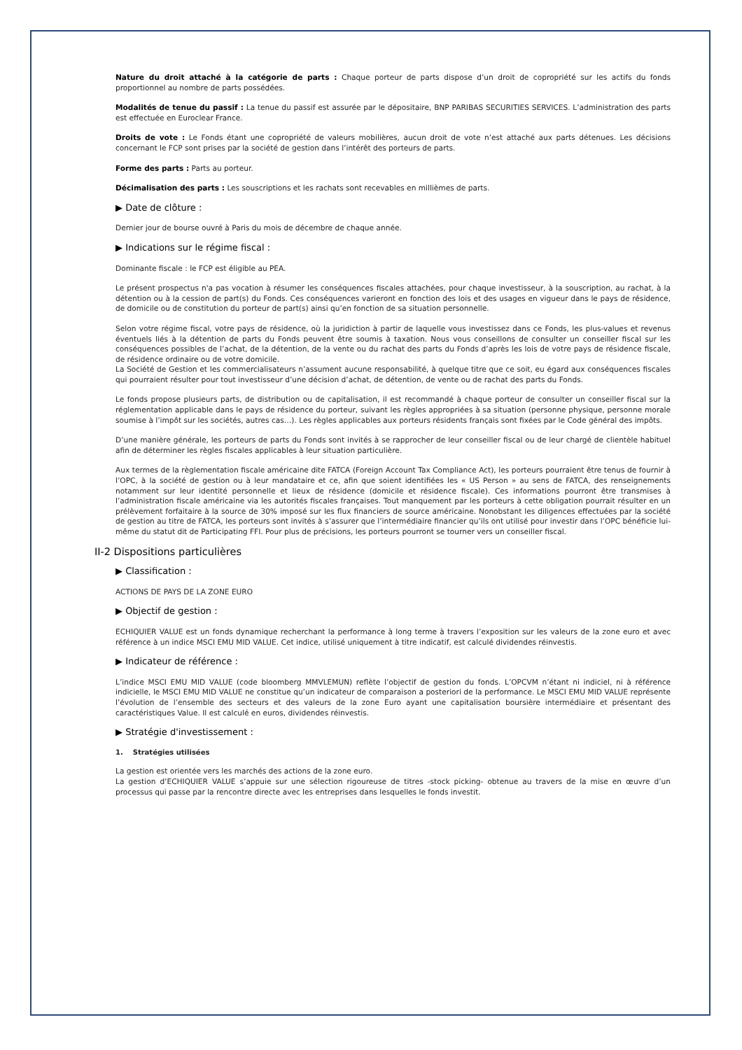Nature du droit attaché à la catégorie de parts : Chaque porteur de parts dispose d’un droit de copropriété sur les actifs du fonds proportionnel au nombre de parts possédées.
Modalités de tenue du passif : La tenue du passif est assurée par le dépositaire, BNP PARIBAS SECURITIES SERVICES. L’administration des parts est effectuée en Euroclear France.
Droits de vote : Le Fonds étant une copropriété de valeurs mobilières, aucun droit de vote n’est attaché aux parts détenues. Les décisions concernant le FCP sont prises par la société de gestion dans l’intérêt des porteurs de parts.
Forme des parts : Parts au porteur.
Décimalisation des parts : Les souscriptions et les rachats sont recevables en millièmes de parts.
▶ Date de clôture :
Dernier jour de bourse ouvré à Paris du mois de décembre de chaque année.
▶ Indications sur le régime fiscal :
Dominante fiscale : le FCP est éligible au PEA.
Le présent prospectus n'a pas vocation à résumer les conséquences fiscales attachées, pour chaque investisseur, à la souscription, au rachat, à la détention ou à la cession de part(s) du Fonds. Ces conséquences varieront en fonction des lois et des usages en vigueur dans le pays de résidence, de domicile ou de constitution du porteur de part(s) ainsi qu’en fonction de sa situation personnelle.
Selon votre régime fiscal, votre pays de résidence, où la juridiction à partir de laquelle vous investissez dans ce Fonds, les plus-values et revenus éventuels liés à la détention de parts du Fonds peuvent être soumis à taxation. Nous vous conseillons de consulter un conseiller fiscal sur les conséquences possibles de l’achat, de la détention, de la vente ou du rachat des parts du Fonds d’après les lois de votre pays de résidence fiscale, de résidence ordinaire ou de votre domicile.
La Société de Gestion et les commercialisateurs n’assument aucune responsabilité, à quelque titre que ce soit, eu égard aux conséquences fiscales qui pourraient résulter pour tout investisseur d’une décision d’achat, de détention, de vente ou de rachat des parts du Fonds.
Le fonds propose plusieurs parts, de distribution ou de capitalisation, il est recommandé à chaque porteur de consulter un conseiller fiscal sur la réglementation applicable dans le pays de résidence du porteur, suivant les règles appropriées à sa situation (personne physique, personne morale soumise à l’impôt sur les sociétés, autres cas…). Les règles applicables aux porteurs résidents français sont fixées par le Code général des impôts.
D’une manière générale, les porteurs de parts du Fonds sont invités à se rapprocher de leur conseiller fiscal ou de leur chargé de clientèle habituel afin de déterminer les règles fiscales applicables à leur situation particulière.
Aux termes de la règlementation fiscale américaine dite FATCA (Foreign Account Tax Compliance Act), les porteurs pourraient être tenus de fournir à l’OPC, à la société de gestion ou à leur mandataire et ce, afin que soient identifiées les « US Person » au sens de FATCA, des renseignements notamment sur leur identité personnelle et lieux de résidence (domicile et résidence fiscale). Ces informations pourront être transmises à l’administration fiscale américaine via les autorités fiscales françaises. Tout manquement par les porteurs à cette obligation pourrait résulter en un prélèvement forfaitaire à la source de 30% imposé sur les flux financiers de source américaine. Nonobstant les diligences effectuées par la société de gestion au titre de FATCA, les porteurs sont invités à s’assurer que l’intermédiaire financier qu’ils ont utilisé pour investir dans l’OPC bénéficie lui-même du statut dit de Participating FFI. Pour plus de précisions, les porteurs pourront se tourner vers un conseiller fiscal.
II-2 Dispositions particulières
▶ Classification :
ACTIONS DE PAYS DE LA ZONE EURO
▶ Objectif de gestion :
ECHIQUIER VALUE est un fonds dynamique recherchant la performance à long terme à travers l’exposition sur les valeurs de la zone euro et avec référence à un indice MSCI EMU MID VALUE. Cet indice, utilisé uniquement à titre indicatif, est calculé dividendes réinvestis.
▶ Indicateur de référence :
L’indice MSCI EMU MID VALUE (code bloomberg MMVLEMUN) reflète l’objectif de gestion du fonds. L’OPCVM n’étant ni indiciel, ni à référence indicielle, le MSCI EMU MID VALUE ne constitue qu’un indicateur de comparaison a posteriori de la performance. Le MSCI EMU MID VALUE représente l’évolution de l’ensemble des secteurs et des valeurs de la zone Euro ayant une capitalisation boursière intermédiaire et présentant des caractéristiques Value. Il est calculé en euros, dividendes réinvestis.
▶ Stratégie d'investissement :
1. Stratégies utilisées
La gestion est orientée vers les marchés des actions de la zone euro.
La gestion d’ECHIQUIER VALUE s’appuie sur une sélection rigoureuse de titres -stock picking- obtenue au travers de la mise en œuvre d’un processus qui passe par la rencontre directe avec les entreprises dans lesquelles le fonds investit.